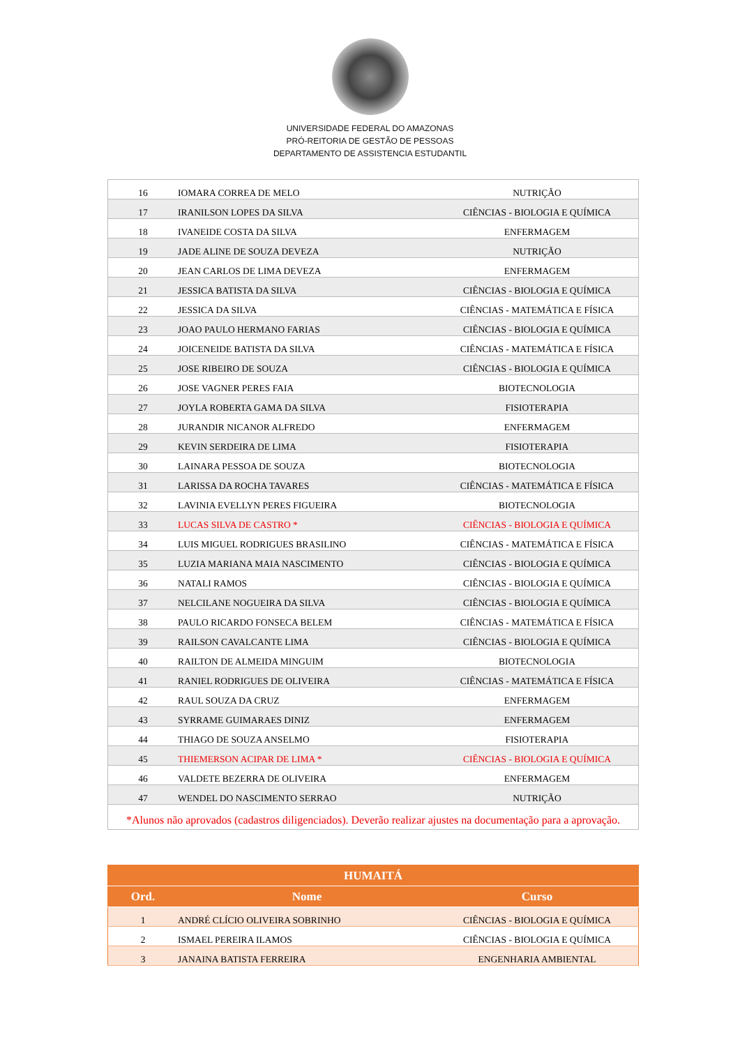UNIVERSIDADE FEDERAL DO AMAZONAS
PRÓ-REITORIA DE GESTÃO DE PESSOAS
DEPARTAMENTO DE ASSISTENCIA ESTUDANTIL
| 16 | IOMARA CORREA DE MELO | NUTRIÇÃO |
| 17 | IRANILSON LOPES DA SILVA | CIÊNCIAS - BIOLOGIA E QUÍMICA |
| 18 | IVANEIDE COSTA DA SILVA | ENFERMAGEM |
| 19 | JADE ALINE DE SOUZA DEVEZA | NUTRIÇÃO |
| 20 | JEAN CARLOS DE LIMA DEVEZA | ENFERMAGEM |
| 21 | JESSICA BATISTA DA SILVA | CIÊNCIAS - BIOLOGIA E QUÍMICA |
| 22 | JESSICA DA SILVA | CIÊNCIAS - MATEMÁTICA E FÍSICA |
| 23 | JOAO PAULO HERMANO FARIAS | CIÊNCIAS - BIOLOGIA E QUÍMICA |
| 24 | JOICENEIDE BATISTA DA SILVA | CIÊNCIAS - MATEMÁTICA E FÍSICA |
| 25 | JOSE RIBEIRO DE SOUZA | CIÊNCIAS - BIOLOGIA E QUÍMICA |
| 26 | JOSE VAGNER PERES FAIA | BIOTECNOLOGIA |
| 27 | JOYLA ROBERTA GAMA DA SILVA | FISIOTERAPIA |
| 28 | JURANDIR NICANOR ALFREDO | ENFERMAGEM |
| 29 | KEVIN SERDEIRA DE LIMA | FISIOTERAPIA |
| 30 | LAINARA PESSOA DE SOUZA | BIOTECNOLOGIA |
| 31 | LARISSA DA ROCHA TAVARES | CIÊNCIAS - MATEMÁTICA E FÍSICA |
| 32 | LAVINIA EVELLYN PERES FIGUEIRA | BIOTECNOLOGIA |
| 33 | LUCAS SILVA DE CASTRO * | CIÊNCIAS - BIOLOGIA E QUÍMICA |
| 34 | LUIS MIGUEL RODRIGUES BRASILINO | CIÊNCIAS - MATEMÁTICA E FÍSICA |
| 35 | LUZIA MARIANA MAIA NASCIMENTO | CIÊNCIAS - BIOLOGIA E QUÍMICA |
| 36 | NATALI RAMOS | CIÊNCIAS - BIOLOGIA E QUÍMICA |
| 37 | NELCILANE NOGUEIRA DA SILVA | CIÊNCIAS - BIOLOGIA E QUÍMICA |
| 38 | PAULO RICARDO FONSECA BELEM | CIÊNCIAS - MATEMÁTICA E FÍSICA |
| 39 | RAILSON CAVALCANTE LIMA | CIÊNCIAS - BIOLOGIA E QUÍMICA |
| 40 | RAILTON DE ALMEIDA MINGUIM | BIOTECNOLOGIA |
| 41 | RANIEL RODRIGUES DE OLIVEIRA | CIÊNCIAS - MATEMÁTICA E FÍSICA |
| 42 | RAUL SOUZA DA CRUZ | ENFERMAGEM |
| 43 | SYRRAME GUIMARAES DINIZ | ENFERMAGEM |
| 44 | THIAGO DE SOUZA ANSELMO | FISIOTERAPIA |
| 45 | THIEMERSON ACIPAR DE LIMA * | CIÊNCIAS - BIOLOGIA E QUÍMICA |
| 46 | VALDETE BEZERRA DE OLIVEIRA | ENFERMAGEM |
| 47 | WENDEL DO NASCIMENTO SERRAO | NUTRIÇÃO |
| *Alunos não aprovados (cadastros diligenciados). Deverão realizar ajustes na documentação para a aprovação. | | |
| HUMAITÁ | | |
| --- | --- | --- |
| Ord. | Nome | Curso |
| 1 | ANDRÉ CLÍCIO OLIVEIRA SOBRINHO | CIÊNCIAS - BIOLOGIA E QUÍMICA |
| 2 | ISMAEL PEREIRA ILAMOS | CIÊNCIAS - BIOLOGIA E QUÍMICA |
| 3 | JANAINA BATISTA FERREIRA | ENGENHARIA AMBIENTAL |